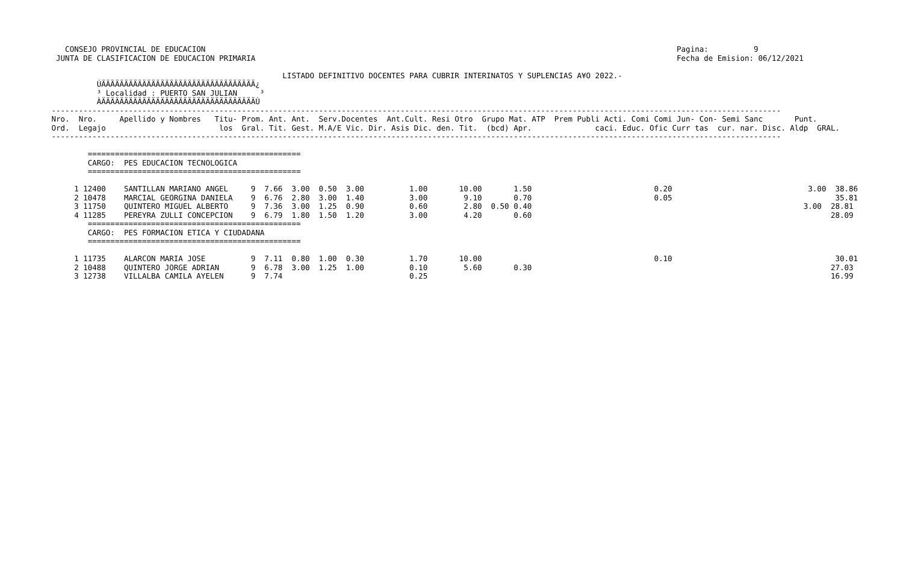CONSEJO PROVINCIAL DE EDUCACION                                                                                                        Pagina:          9
  JUNTA DE CLASIFICACION DE EDUCACION PRIMARIA                                                                                             Fecha de Emision: 06/12/2021

                                                    LISTADO DEFINITIVO DOCENTES PARA CUBRIR INTERINATOS Y SUPLENCIAS A¥O 2022.-
           ÚÄÄÄÄÄÄÄÄÄÄÄÄÄÄÄÄÄÄÄÄÄÄÄÄÄÄÄÄÄÄÄÄÄÄ¿
           ³ Localidad : PUERTO SAN JULIAN     ³
           ÀÄÄÄÄÄÄÄÄÄÄÄÄÄÄÄÄÄÄÄÄÄÄÄÄÄÄÄÄÄÄÄÄÄÄÙ
 -----------------------------------------------------------------------------------------------------------------------------------------------------------------
 Nro.  Nro.     Apellido y Nombres   Titu- Prom. Ant. Ant.  Serv.Docentes  Ant.Cult. Resi Otro  Grupo Mat. ATP  Prem Publi Acti. Comi Comi Jun- Con- Semi Sanc       Punt.
 Ord.  Legajo                         los  Gral. Tit. Gest. M.A/E Vic. Dir. Asis Dic. den. Tit.  (bcd) Apr.              caci. Educ. Ofic Curr tas  cur. nar. Disc. Aldp  GRAL.
 -----------------------------------------------------------------------------------------------------------------------------------------------------------------

         ===============================================
         CARGO:  PES EDUCACION TECNOLOGICA
         ===============================================

      1 12400    SANTILLAN MARIANO ANGEL     9  7.66  3.00  0.50  3.00          1.00       10.00       1.50                           0.20                              3.00  38.86
      2 10478    MARCIAL GEORGINA DANIELA    9  6.76  2.80  3.00  1.40          3.00        9.10       0.70                           0.05                                    35.81
      3 11750    QUINTERO MIGUEL ALBERTO     9  7.36  3.00  1.25  0.90          0.60        2.80  0.50 0.40                                                            3.00  28.81
      4 11285    PEREYRA ZULLI CONCEPCION    9  6.79  1.80  1.50  1.20          3.00        4.20       0.60                                                                  28.09
         ===============================================
         CARGO:  PES FORMACION ETICA Y CIUDADANA
         ===============================================

      1 11735    ALARCON MARIA JOSE          9  7.11  0.80  1.00  0.30          1.70       10.00                                      0.10                                    30.01
      2 10488    QUINTERO JORGE ADRIAN       9  6.78  3.00  1.25  1.00          0.10        5.60       0.30                                                                  27.03
      3 12738    VILLALBA CAMILA AYELEN      9  7.74                            0.25                                                                                         16.99